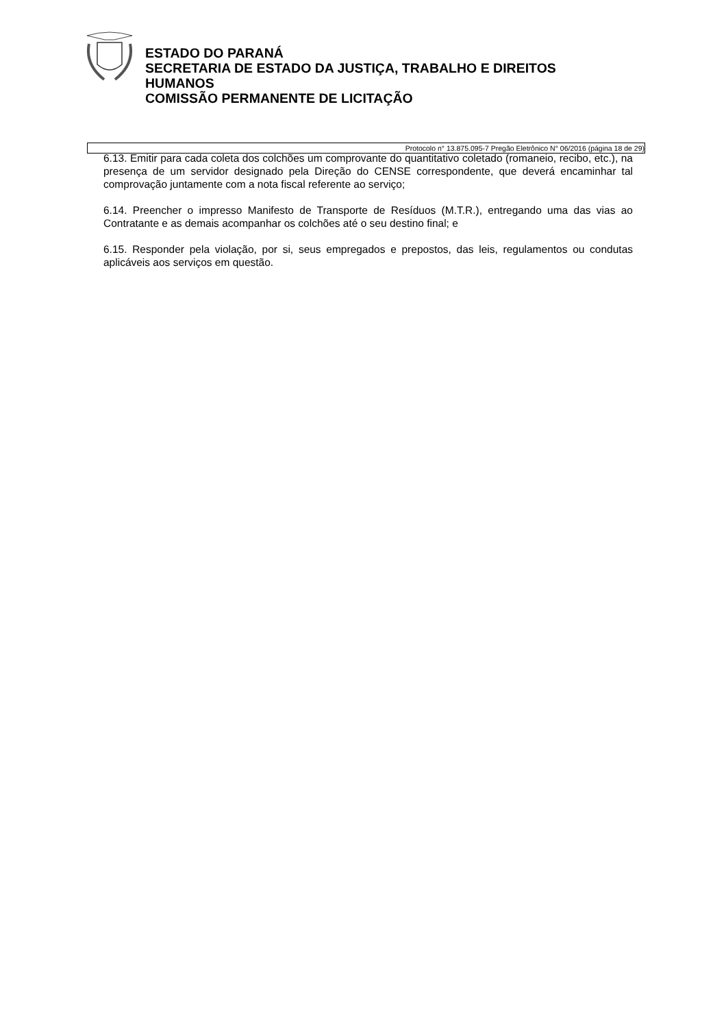ESTADO DO PARANÁ
SECRETARIA DE ESTADO DA JUSTIÇA, TRABALHO E DIREITOS
HUMANOS
COMISSÃO PERMANENTE DE LICITAÇÃO
Protocolo n° 13.875.095-7 Pregão Eletrônico N° 06/2016 (página 18 de 29)
6.13. Emitir para cada coleta dos colchões um comprovante do quantitativo coletado (romaneio, recibo, etc.), na presença de um servidor designado pela Direção do CENSE correspondente, que deverá encaminhar tal comprovação juntamente com a nota fiscal referente ao serviço;
6.14. Preencher o impresso Manifesto de Transporte de Resíduos (M.T.R.), entregando uma das vias ao Contratante e as demais acompanhar os colchões até o seu destino final; e
6.15. Responder pela violação, por si, seus empregados e prepostos, das leis, regulamentos ou condutas aplicáveis aos serviços em questão.